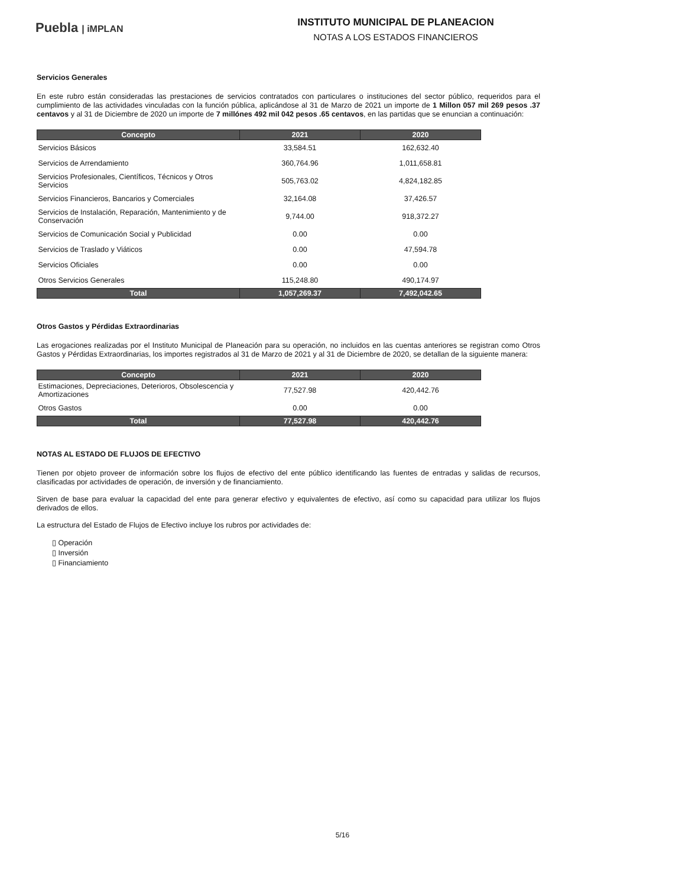Puebla | iMPLAN
INSTITUTO MUNICIPAL DE PLANEACION
NOTAS A LOS ESTADOS FINANCIEROS
Servicios Generales
En este rubro están consideradas las prestaciones de servicios contratados con particulares o instituciones del sector público, requeridos para el cumplimiento de las actividades vinculadas con la función pública, aplicándose al 31 de Marzo de 2021 un importe de 1 Millon 057 mil 269 pesos .37 centavos y al 31 de Diciembre de 2020 un importe de 7 millónes 492 mil 042 pesos .65 centavos, en las partidas que se enuncian a continuación:
| Concepto | 2021 | 2020 |
| --- | --- | --- |
| Servicios Básicos | 33,584.51 | 162,632.40 |
| Servicios de Arrendamiento | 360,764.96 | 1,011,658.81 |
| Servicios Profesionales, Científicos, Técnicos y Otros Servicios | 505,763.02 | 4,824,182.85 |
| Servicios Financieros, Bancarios y Comerciales | 32,164.08 | 37,426.57 |
| Servicios de Instalación, Reparación, Mantenimiento y de Conservación | 9,744.00 | 918,372.27 |
| Servicios de Comunicación Social y Publicidad | 0.00 | 0.00 |
| Servicios de Traslado y Viáticos | 0.00 | 47,594.78 |
| Servicios Oficiales | 0.00 | 0.00 |
| Otros Servicios Generales | 115,248.80 | 490,174.97 |
| Total | 1,057,269.37 | 7,492,042.65 |
Otros Gastos y Pérdidas Extraordinarias
Las erogaciones realizadas por el Instituto Municipal de Planeación para su operación, no incluidos en las cuentas anteriores se registran como Otros Gastos y Pérdidas Extraordinarias, los importes registrados al 31 de Marzo de 2021 y al 31 de Diciembre de 2020, se detallan de la siguiente manera:
| Concepto | 2021 | 2020 |
| --- | --- | --- |
| Estimaciones, Depreciaciones, Deterioros, Obsolescencia y Amortizaciones | 77,527.98 | 420,442.76 |
| Otros Gastos | 0.00 | 0.00 |
| Total | 77,527.98 | 420,442.76 |
NOTAS AL ESTADO DE FLUJOS DE EFECTIVO
Tienen por objeto proveer de información sobre los flujos de efectivo del ente público identificando las fuentes de entradas y salidas de recursos, clasificadas por actividades de operación, de inversión y de financiamiento.
Sirven de base para evaluar la capacidad del ente para generar efectivo y equivalentes de efectivo, así como su capacidad para utilizar los flujos derivados de ellos.
La estructura del Estado de Flujos de Efectivo incluye los rubros por actividades de:
▯ Operación
▯ Inversión
▯ Financiamiento
5/16